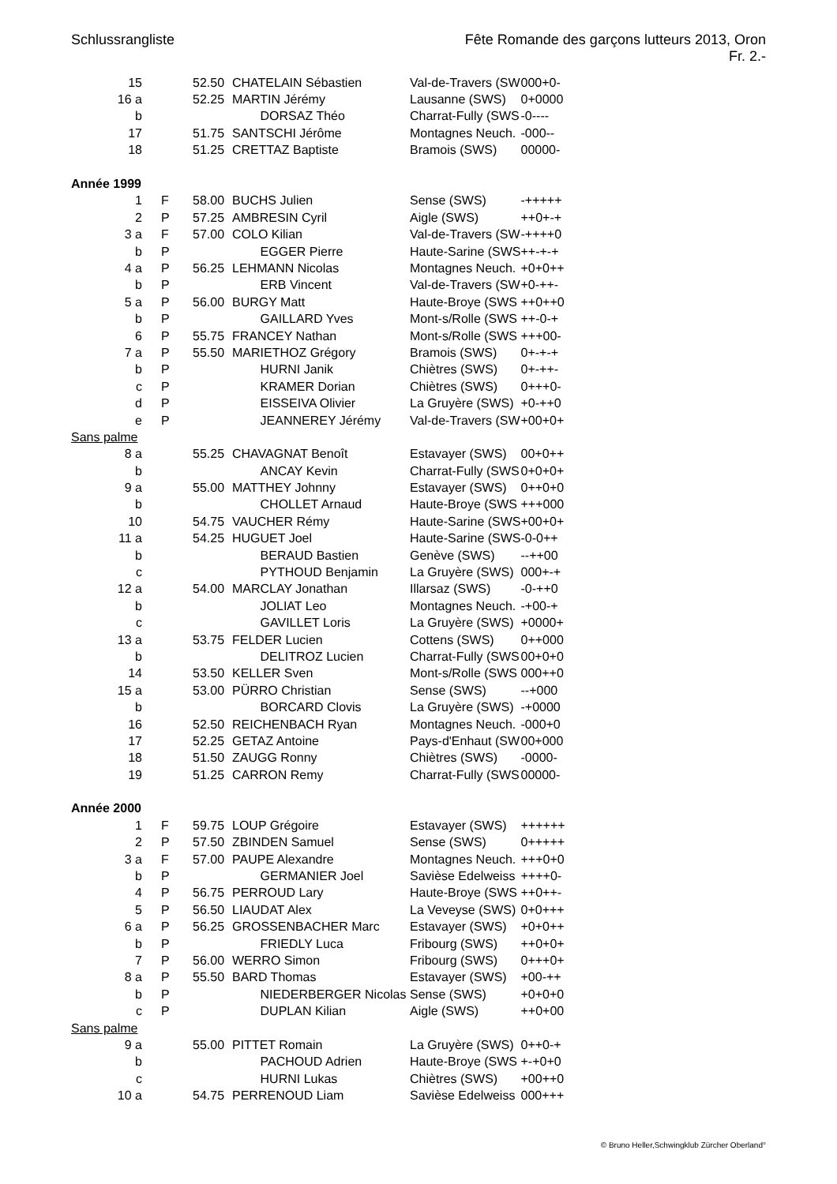Schlussrangliste Fête Romande des garçons lutteurs 2013, Oron
Fr. 2.-
| 15 | | | 52.50 | CHATELAIN Sébastien | Val-de-Travers (SW | 000+0- |
| 16 a | | | 52.25 | MARTIN Jérémy | Lausanne (SWS) | 0+0000 |
| b | | | | DORSAZ Théo | Charrat-Fully (SWS | -0---- |
| 17 | | | 51.75 | SANTSCHI Jérôme | Montagnes Neuch. | -000-- |
| 18 | | | 51.25 | CRETTAZ Baptiste | Bramois (SWS) | 00000- |
| Année 1999 | | | | | | |
| 1 | | F | 58.00 | BUCHS Julien | Sense (SWS) | -+++++ |
| 2 | | P | 57.25 | AMBRESIN Cyril | Aigle (SWS) | ++0+-+ |
| 3 a | | F | 57.00 | COLO Kilian | Val-de-Travers (SW | -++++0 |
| b | | P | | EGGER Pierre | Haute-Sarine (SWS | ++-+-+ |
| 4 a | | P | 56.25 | LEHMANN Nicolas | Montagnes Neuch. | +0+0++ |
| b | | P | | ERB Vincent | Val-de-Travers (SW | +0-++- |
| 5 a | | P | 56.00 | BURGY Matt | Haute-Broye (SWS | ++0++0 |
| b | | P | | GAILLARD Yves | Mont-s/Rolle (SWS | ++-0-+ |
| 6 | | P | 55.75 | FRANCEY Nathan | Mont-s/Rolle (SWS | +++00- |
| 7 a | | P | 55.50 | MARIETHOZ Grégory | Bramois (SWS) | 0+-+-+ |
| b | | P | | HURNI Janik | Chiètres (SWS) | 0+-++- |
| c | | P | | KRAMER Dorian | Chiètres (SWS) | 0+++0- |
| d | | P | | EISSEIVA Olivier | La Gruyère (SWS) | +0-++0 |
| e | | P | | JEANNEREY Jérémy | Val-de-Travers (SW | +00+0+ |
| Sans palme | | | | | | |
| 8 a | | | 55.25 | CHAVAGNAT Benoît | Estavayer (SWS) | 00+0++ |
| b | | | | ANCAY Kevin | Charrat-Fully (SWS | 0+0+0+ |
| 9 a | | | 55.00 | MATTHEY Johnny | Estavayer (SWS) | 0++0+0 |
| b | | | | CHOLLET Arnaud | Haute-Broye (SWS | +++000 |
| 10 | | | 54.75 | VAUCHER Rémy | Haute-Sarine (SWS | +00+0+ |
| 11 a | | | 54.25 | HUGUET Joel | Haute-Sarine (SWS | -0-0++ |
| b | | | | BERAUD Bastien | Genève (SWS) | --++00 |
| c | | | | PYTHOUD Benjamin | La Gruyère (SWS) | 000+-+ |
| 12 a | | | 54.00 | MARCLAY Jonathan | Illarsaz (SWS) | -0-++0 |
| b | | | | JOLIAT Leo | Montagnes Neuch. | -+00-+ |
| c | | | | GAVILLET Loris | La Gruyère (SWS) | +0000+ |
| 13 a | | | 53.75 | FELDER Lucien | Cottens (SWS) | 0++000 |
| b | | | | DELITROZ Lucien | Charrat-Fully (SWS | 00+0+0 |
| 14 | | | 53.50 | KELLER Sven | Mont-s/Rolle (SWS | 000++0 |
| 15 a | | | 53.00 | PÜRRO Christian | Sense (SWS) | --+000 |
| b | | | | BORCARD Clovis | La Gruyère (SWS) | -+0000 |
| 16 | | | 52.50 | REICHENBACH Ryan | Montagnes Neuch. | -000+0 |
| 17 | | | 52.25 | GETAZ Antoine | Pays-d'Enhaut (SW | 00+000 |
| 18 | | | 51.50 | ZAUGG Ronny | Chiètres (SWS) | -0000- |
| 19 | | | 51.25 | CARRON Remy | Charrat-Fully (SWS | 00000- |
| Année 2000 | | | | | | |
| 1 | | F | 59.75 | LOUP Grégoire | Estavayer (SWS) | ++++++ |
| 2 | | P | 57.50 | ZBINDEN Samuel | Sense (SWS) | 0+++++ |
| 3 a | | F | 57.00 | PAUPE Alexandre | Montagnes Neuch. | +++0+0 |
| b | | P | | GERMANIER Joel | Savièse Edelweiss | ++++0- |
| 4 | | P | 56.75 | PERROUD Lary | Haute-Broye (SWS | ++0++- |
| 5 | | P | 56.50 | LIAUDAT Alex | La Veveyse (SWS) | 0+0+++ |
| 6 a | | P | 56.25 | GROSSENBACHER Marc | Estavayer (SWS) | +0+0++ |
| b | | P | | FRIEDLY Luca | Fribourg (SWS) | ++0+0+ |
| 7 | | P | 56.00 | WERRO Simon | Fribourg (SWS) | 0+++0+ |
| 8 a | | P | 55.50 | BARD Thomas | Estavayer (SWS) | +00-++ |
| b | | P | | NIEDERBERGER Nicolas | Sense (SWS) | +0+0+0 |
| c | | P | | DUPLAN Kilian | Aigle (SWS) | ++0+00 |
| Sans palme | | | | | | |
| 9 a | | | 55.00 | PITTET Romain | La Gruyère (SWS) | 0++0-+ |
| b | | | | PACHOUD Adrien | Haute-Broye (SWS | +-+0+0 |
| c | | | | HURNI Lukas | Chiètres (SWS) | +00++0 |
| 10 a | | | 54.75 | PERRENOUD Liam | Savièse Edelweiss | 000+++ |
© Bruno Heller,Schwingklub Zürcher Oberland°